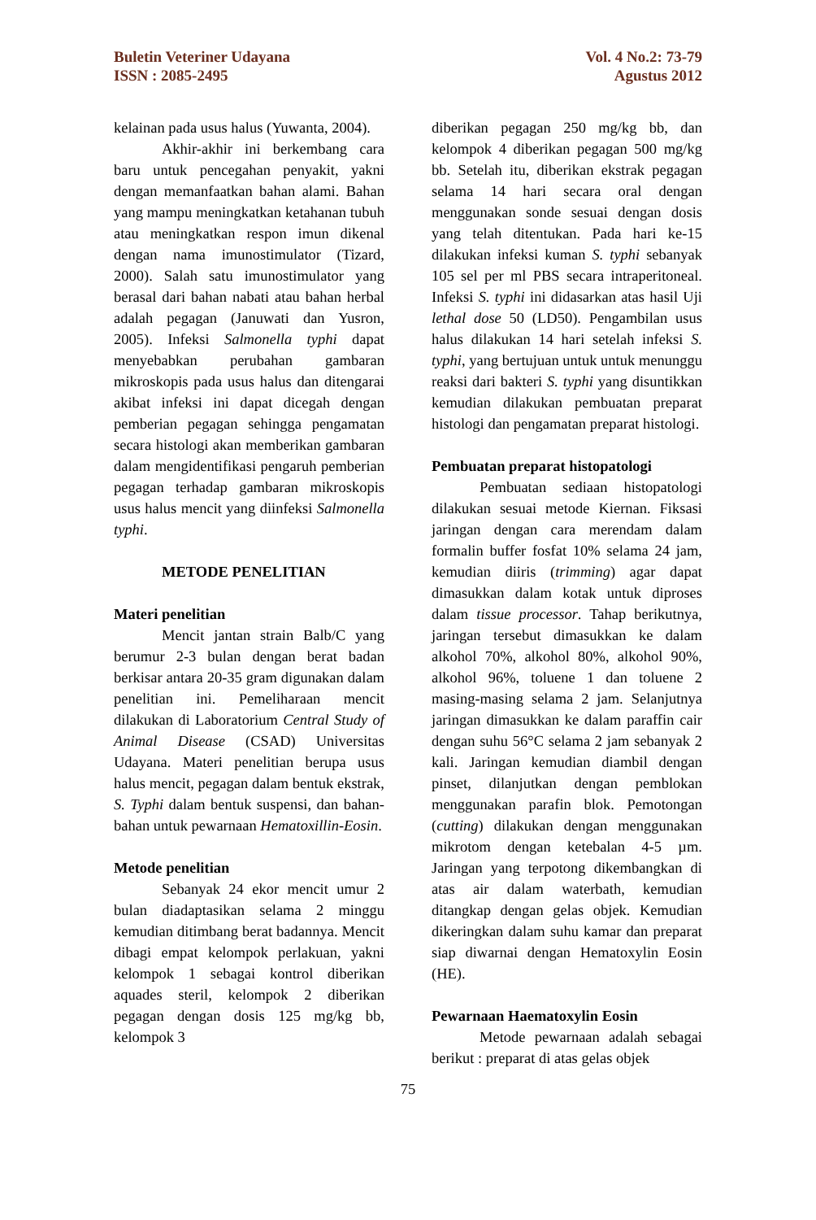Buletin Veteriner Udayana
ISSN : 2085-2495
Vol. 4 No.2: 73-79
Agustus 2012
kelainan pada usus halus (Yuwanta, 2004).
Akhir-akhir ini berkembang cara baru untuk pencegahan penyakit, yakni dengan memanfaatkan bahan alami. Bahan yang mampu meningkatkan ketahanan tubuh atau meningkatkan respon imun dikenal dengan nama imunostimulator (Tizard, 2000). Salah satu imunostimulator yang berasal dari bahan nabati atau bahan herbal adalah pegagan (Januwati dan Yusron, 2005). Infeksi Salmonella typhi dapat menyebabkan perubahan gambaran mikroskopis pada usus halus dan ditengarai akibat infeksi ini dapat dicegah dengan pemberian pegagan sehingga pengamatan secara histologi akan memberikan gambaran dalam mengidentifikasi pengaruh pemberian pegagan terhadap gambaran mikroskopis usus halus mencit yang diinfeksi Salmonella typhi.
METODE PENELITIAN
Materi penelitian
Mencit jantan strain Balb/C yang berumur 2-3 bulan dengan berat badan berkisar antara 20-35 gram digunakan dalam penelitian ini. Pemeliharaan mencit dilakukan di Laboratorium Central Study of Animal Disease (CSAD) Universitas Udayana. Materi penelitian berupa usus halus mencit, pegagan dalam bentuk ekstrak, S. Typhi dalam bentuk suspensi, dan bahan-bahan untuk pewarnaan Hematoxillin-Eosin.
Metode penelitian
Sebanyak 24 ekor mencit umur 2 bulan diadaptasikan selama 2 minggu kemudian ditimbang berat badannya. Mencit dibagi empat kelompok perlakuan, yakni kelompok 1 sebagai kontrol diberikan aquades steril, kelompok 2 diberikan pegagan dengan dosis 125 mg/kg bb, kelompok 3
diberikan pegagan 250 mg/kg bb, dan kelompok 4 diberikan pegagan 500 mg/kg bb. Setelah itu, diberikan ekstrak pegagan selama 14 hari secara oral dengan menggunakan sonde sesuai dengan dosis yang telah ditentukan. Pada hari ke-15 dilakukan infeksi kuman S. typhi sebanyak 105 sel per ml PBS secara intraperitoneal. Infeksi S. typhi ini didasarkan atas hasil Uji lethal dose 50 (LD50). Pengambilan usus halus dilakukan 14 hari setelah infeksi S. typhi, yang bertujuan untuk untuk menunggu reaksi dari bakteri S. typhi yang disuntikkan kemudian dilakukan pembuatan preparat histologi dan pengamatan preparat histologi.
Pembuatan preparat histopatologi
Pembuatan sediaan histopatologi dilakukan sesuai metode Kiernan. Fiksasi jaringan dengan cara merendam dalam formalin buffer fosfat 10% selama 24 jam, kemudian diiris (trimming) agar dapat dimasukkan dalam kotak untuk diproses dalam tissue processor. Tahap berikutnya, jaringan tersebut dimasukkan ke dalam alkohol 70%, alkohol 80%, alkohol 90%, alkohol 96%, toluene 1 dan toluene 2 masing-masing selama 2 jam. Selanjutnya jaringan dimasukkan ke dalam paraffin cair dengan suhu 56°C selama 2 jam sebanyak 2 kali. Jaringan kemudian diambil dengan pinset, dilanjutkan dengan pemblokan menggunakan parafin blok. Pemotongan (cutting) dilakukan dengan menggunakan mikrotom dengan ketebalan 4-5 µm. Jaringan yang terpotong dikembangkan di atas air dalam waterbath, kemudian ditangkap dengan gelas objek. Kemudian dikeringkan dalam suhu kamar dan preparat siap diwarnai dengan Hematoxylin Eosin (HE).
Pewarnaan Haematoxylin Eosin
Metode pewarnaan adalah sebagai berikut : preparat di atas gelas objek
75